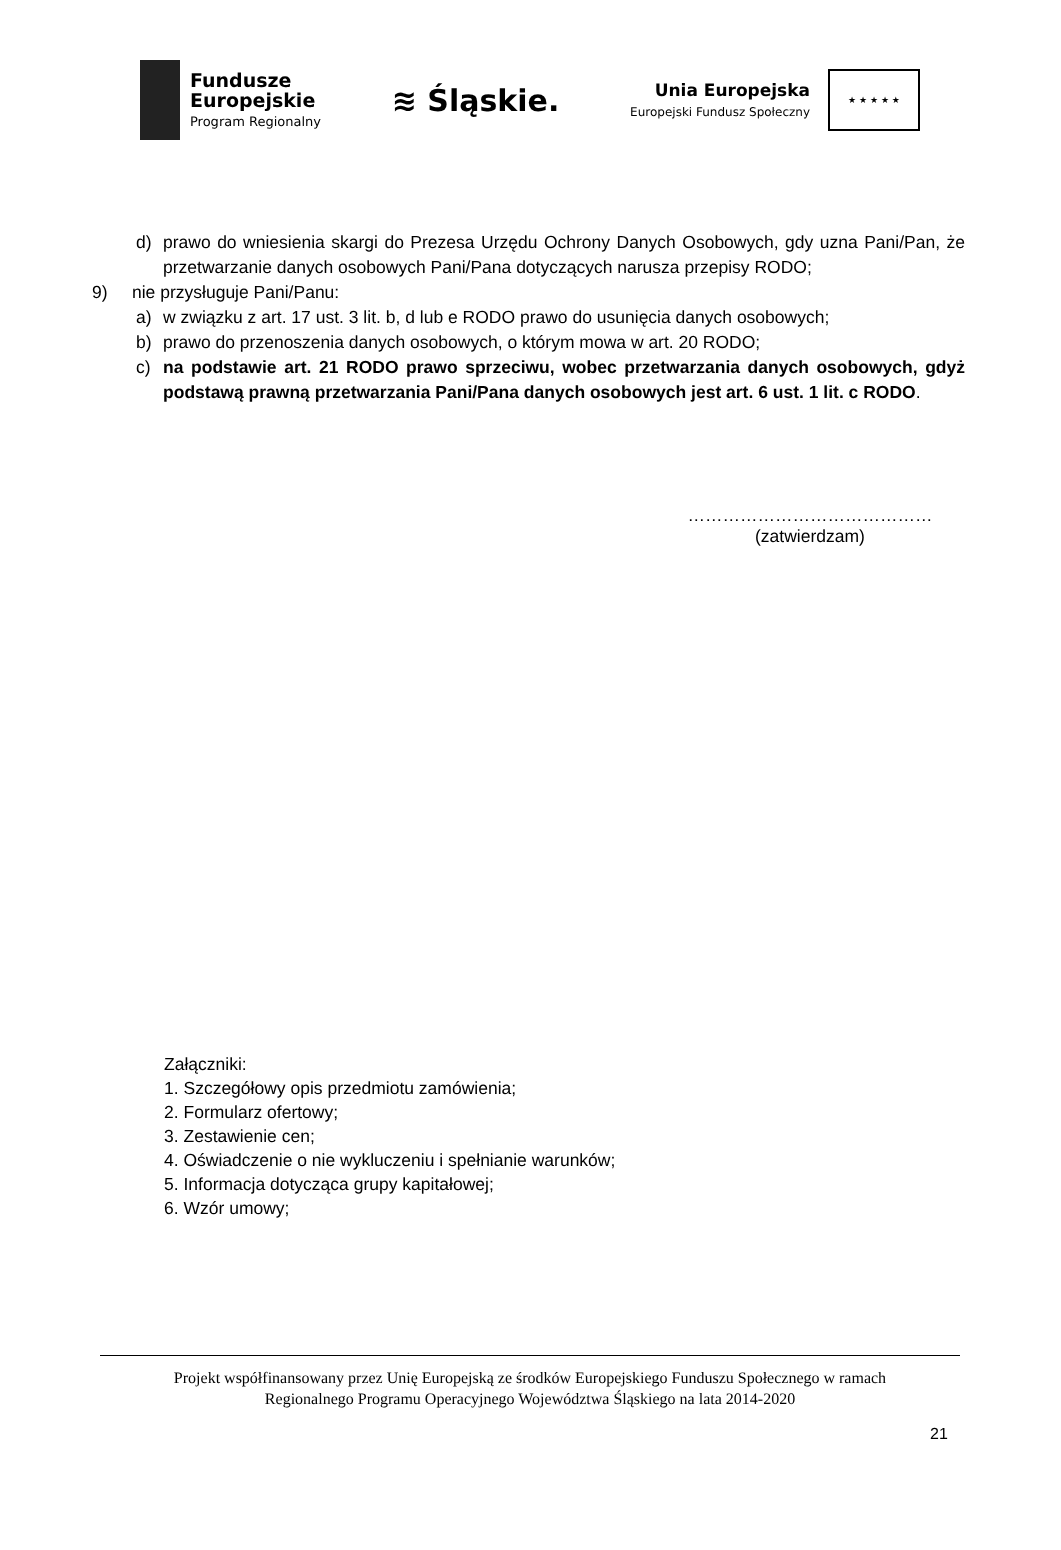Fundusze
Europejskie
Program Regionalny
≋ Śląskie.
Unia Europejska
Europejski Fundusz Społeczny
★ ★ ★ ★ ★
d) prawo do wniesienia skargi do Prezesa Urzędu Ochrony Danych Osobowych, gdy uzna Pani/Pan, że przetwarzanie danych osobowych Pani/Pana dotyczących narusza przepisy RODO;
9) nie przysługuje Pani/Panu:
a) w związku z art. 17 ust. 3 lit. b, d lub e RODO prawo do usunięcia danych osobowych;
b) prawo do przenoszenia danych osobowych, o którym mowa w art. 20 RODO;
c) na podstawie art. 21 RODO prawo sprzeciwu, wobec przetwarzania danych osobowych, gdyż podstawą prawną przetwarzania Pani/Pana danych osobowych jest art. 6 ust. 1 lit. c RODO.
……………………………………
(zatwierdzam)
Załączniki:
1. Szczegółowy opis przedmiotu zamówienia;
2. Formularz ofertowy;
3. Zestawienie cen;
4. Oświadczenie o nie wykluczeniu i spełnianie warunków;
5. Informacja dotycząca grupy kapitałowej;
6. Wzór umowy;
Projekt współfinansowany przez Unię Europejską ze środków Europejskiego Funduszu Społecznego w ramach
Regionalnego Programu Operacyjnego Województwa Śląskiego na lata 2014-2020
21